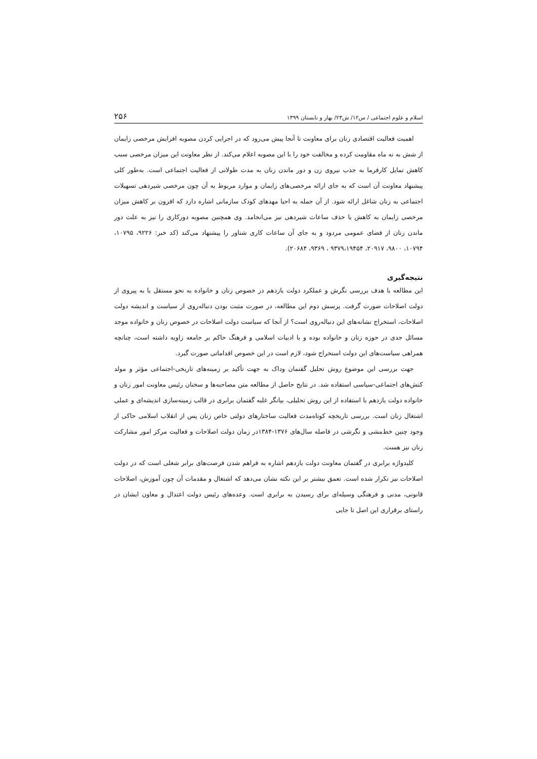اسلام و علوم اجتماعی / س۱۲/ ش۲۳/ بهار و تابستان ۱۳۹۹ ۲۵۶
اهمیت فعالیت اقتصادی زنان برای معاونت تا آنجا پیش می‌رود که در اجرایی کردن مصوبه افزایش مرخصی زایمان از شش به نه ماه مقاومت کرده و مخالفت خود را با این مصوبه اعلام می‌کند. از نظر معاونت این میزان مرخصی سبب کاهش تمایل کارفرما به جذب نیروی زن و دور ماندن زنان به مدت طولانی از فعالیت اجتماعی است. به‌طور کلی پیشنهاد معاونت آن است که به جای ارائه مرخصی‌های زایمان و موارد مربوط به آن چون مرخصی شیردهی تسهیلات اجتماعی به زنان شاغل ارائه شود. از آن جمله به احیا مهدهای کودک سازمانی اشاره دارد که افزون بر کاهش میزان مرخصی زایمان به کاهش یا حذف ساعات شیردهی نیز می‌انجامد. وی همچنین مصوبه دورکاری را نیز به علت دور ماندن زنان از فضای عمومی مردود و به جای آن ساعات کاری شناور را پیشنهاد می‌کند (کد خبر: ۹۲۲۶، ۱۰۷۹۵، ۱۰۷۹۴، ۹۸۰۰، ۲۰۹۱۷، ۹۳۷۹،۱۹۴۵۴ ، ۹۳۶۹، ۲۰۶۸۴).
نتیجه‌گیری
این مطالعه با هدف بررسی نگرش و عملکرد دولت یازدهم در خصوص زنان و خانواده به نحو مستقل یا به پیروی از دولت اصلاحات صورت گرفت. پرسش دوم این مطالعه، در صورت مثبت بودن دنباله‌روی از سیاست و اندیشه دولت اصلاحات، استخراج نشانه‌های این دنباله‌روی است؟ از آنجا که سیاست دولت اصلاحات در خصوص زنان و خانواده موجد مسائل جدی در حوزه زنان و خانواده بوده و با ادبیات اسلامی و فرهنگ حاکم بر جامعه زاویه داشته است، چنانچه همراهی سیاست‌های این دولت استخراج شود، لازم است در این خصوص اقداماتی صورت گیرد.
جهت بررسی این موضوع روش تحلیل گفتمان وداک به جهت تأکید بر زمینه‌های تاریخی-اجتماعی مؤثر و مولد کنش‌های اجتماعی-سیاسی استفاده شد. در نتایج حاصل از مطالعه متن مصاحبه‌ها و سخنان رئیس معاونت امور زنان و خانواده دولت یازدهم با استفاده از این روش تحلیلی، بیانگر غلبه گفتمان برابری در قالب زمینه‌سازی اندیشه‌ای و عملی اشتغال زنان است. بررسی تاریخچه کوتاه‌مدت فعالیت ساختارهای دولتی خاص زنان پس از انقلاب اسلامی حاکی از وجود چنین خط‌مشی و نگرشی در فاصله سال‌های ۱۳۷۶-۱۳۸۴در زمان دولت اصلاحات و فعالیت مرکز امور مشارکت زنان نیز هست.
کلیدواژه برابری در گفتمان معاونت دولت یازدهم اشاره به فراهم شدن فرصت‌های برابر شغلی است که در دولت اصلاحات نیز تکرار شده است. تعمق بیشتر بر این نکته نشان می‌دهد که اشتغال و مقدمات آن چون آموزش، اصلاحات قانونی، مدنی و فرهنگی وسیله‌ای برای رسیدن به برابری است. وعده‌های رئیس دولت اعتدال و معاون ایشان در راستای برقراری این اصل تا جایی